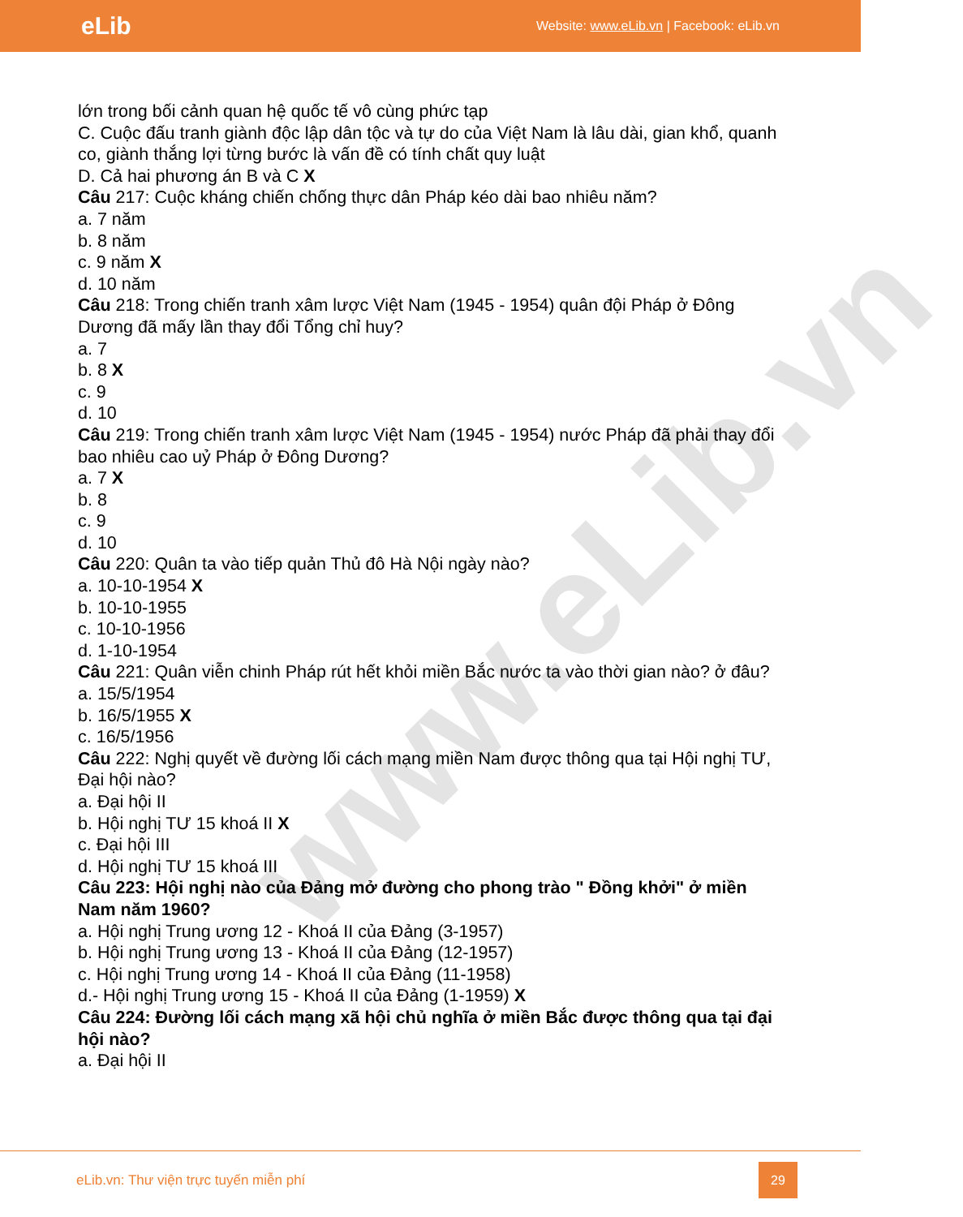www.eLib.vn
eLib
Website: www.eLib.vn | Facebook: eLib.vn
lớn trong bối cảnh quan hệ quốc tế vô cùng phức tạp
C. Cuộc đấu tranh giành độc lập dân tộc và tự do của Việt Nam là lâu dài, gian khổ, quanh co, giành thắng lợi từng bước là vấn đề có tính chất quy luật
D. Cả hai phương án B và C X
Câu 217: Cuộc kháng chiến chống thực dân Pháp kéo dài bao nhiêu năm?
a. 7 năm
b. 8 năm
c. 9 năm X
d. 10 năm
Câu 218: Trong chiến tranh xâm lược Việt Nam (1945 - 1954) quân đội Pháp ở Đông Dương đã mấy lần thay đổi Tổng chỉ huy?
a. 7
b. 8 X
c. 9
d. 10
Câu 219: Trong chiến tranh xâm lược Việt Nam (1945 - 1954) nước Pháp đã phải thay đổi bao nhiêu cao uỷ Pháp ở Đông Dương?
a. 7 X
b. 8
c. 9
d. 10
Câu 220: Quân ta vào tiếp quản Thủ đô Hà Nội ngày nào?
a. 10-10-1954 X
b. 10-10-1955
c. 10-10-1956
d. 1-10-1954
Câu 221: Quân viễn chinh Pháp rút hết khỏi miền Bắc nước ta vào thời gian nào? ở đâu?
a. 15/5/1954
b. 16/5/1955 X
c. 16/5/1956
Câu 222: Nghị quyết về đường lối cách mạng miền Nam được thông qua tại Hội nghị TƯ, Đại hội nào?
a. Đại hội II
b. Hội nghị TƯ 15 khoá II X
c. Đại hội III
d. Hội nghị TƯ 15 khoá III
Câu 223: Hội nghị nào của Đảng mở đường cho phong trào " Đồng khởi" ở miền Nam năm 1960?
a. Hội nghị Trung ương 12 - Khoá II của Đảng (3-1957)
b. Hội nghị Trung ương 13 - Khoá II của Đảng (12-1957)
c. Hội nghị Trung ương 14 - Khoá II của Đảng (11-1958)
d.- Hội nghị Trung ương 15 - Khoá II của Đảng (1-1959) X
Câu 224: Đường lối cách mạng xã hội chủ nghĩa ở miền Bắc được thông qua tại đại hội nào?
a. Đại hội II
eLib.vn: Thư viện trực tuyến miễn phí
29